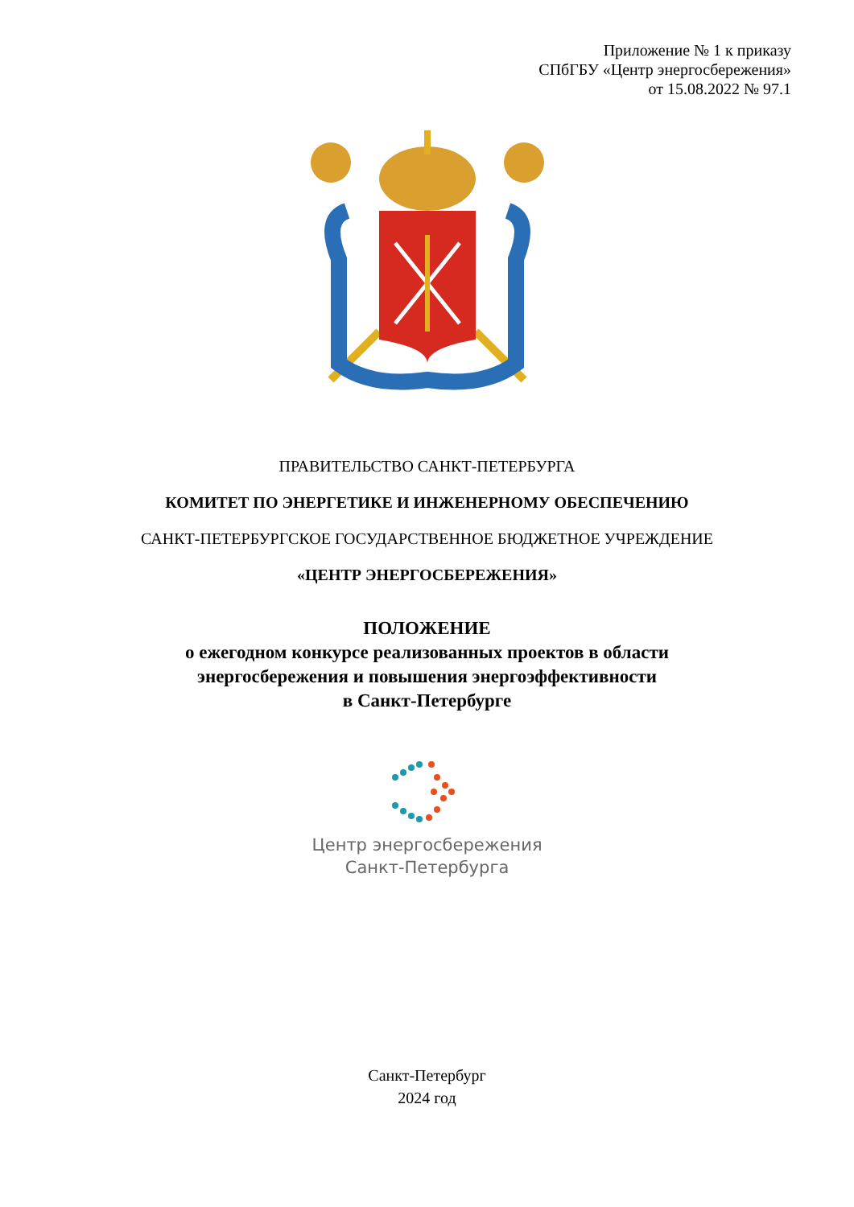Приложение № 1 к приказу
СПбГБУ «Центр энергосбережения»
от 15.08.2022 № 97.1
ПРАВИТЕЛЬСТВО САНКТ-ПЕТЕРБУРГА
КОМИТЕТ ПО ЭНЕРГЕТИКЕ И ИНЖЕНЕРНОМУ ОБЕСПЕЧЕНИЮ
САНКТ-ПЕТЕРБУРГСКОЕ ГОСУДАРСТВЕННОЕ БЮДЖЕТНОЕ УЧРЕЖДЕНИЕ
«ЦЕНТР ЭНЕРГОСБЕРЕЖЕНИЯ»
ПОЛОЖЕНИЕ
о ежегодном конкурсе реализованных проектов в области
энергосбережения и повышения энергоэффективности
в Санкт-Петербурге
Центр энергосбережения
Санкт-Петербурга
Санкт-Петербург
2024 год